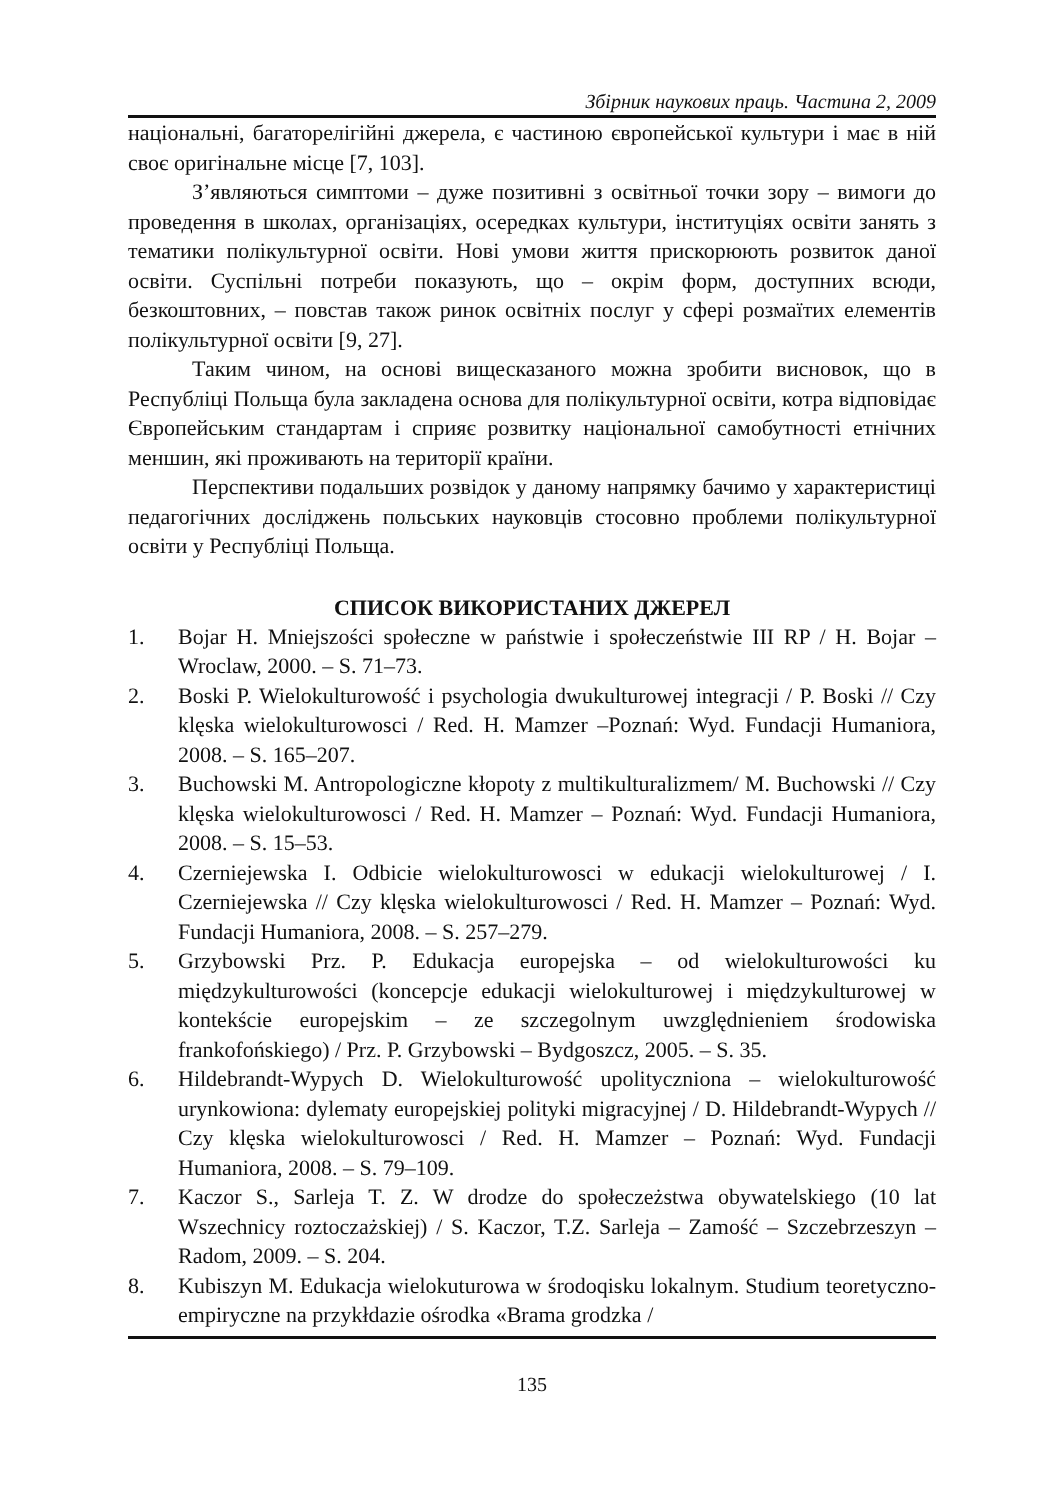Збірник наукових праць. Частина 2, 2009
національні, багаторелігійні джерела, є частиною європейської культури і має в ній своє оригінальне місце [7, 103].
З’являються симптоми – дуже позитивні з освітньої точки зору – вимоги до проведення в школах, організаціях, осередках культури, інституціях освіти занять з тематики полікультурної освіти. Нові умови життя прискорюють розвиток даної освіти. Суспільні потреби показують, що – окрім форм, доступних всюди, безкоштовних, – повстав також ринок освітніх послуг у сфері розмаїтих елементів полікультурної освіти [9, 27].
Таким чином, на основі вищесказаного можна зробити висновок, що в Республіці Польща була закладена основа для полікультурної освіти, котра відповідає Європейським стандартам і сприяє розвитку національної самобутності етнічних меншин, які проживають на території країни.
Перспективи подальших розвідок у даному напрямку бачимо у характеристиці педагогічних досліджень польських науковців стосовно проблеми полікультурної освіти у Республіці Польща.
СПИСОК ВИКОРИСТАНИХ ДЖЕРЕЛ
1. Bojar H. Mniejszości społeczne w państwie i społeczeństwie III RP / H. Bojar – Wroclaw, 2000. – S. 71–73.
2. Boski P. Wielokulturowość i psychologia dwukulturowej integracji / P. Boski // Czy klęska wielokulturowosci / Red. H. Mamzer –Poznań: Wyd. Fundacji Humaniora, 2008. – S. 165–207.
3. Buchowski M. Antropologiczne kłopoty z multikulturalizmem/ M. Buchowski // Czy klęska wielokulturowosci / Red. H. Mamzer – Poznań: Wyd. Fundacji Humaniora, 2008. – S. 15–53.
4. Czerniejewska I. Odbicie wielokulturowosci w edukacji wielokulturowej / I. Czerniejewska // Czy klęska wielokulturowosci / Red. H. Mamzer – Poznań: Wyd. Fundacji Humaniora, 2008. – S. 257–279.
5. Grzybowski Prz. P. Edukacja europejska – od wielokulturowości ku międzykulturowości (koncepcje edukacji wielokulturowej i międzykulturowej w kontekście europejskim – ze szczegolnym uwzględnieniem środowiska frankofońskiego) / Prz. P. Grzybowski – Bydgoszcz, 2005. – S. 35.
6. Hildebrandt-Wypych D. Wielokulturowość upolityczniona – wielokulturowość urynkowiona: dylematy europejskiej polityki migracyjnej / D. Hildebrandt-Wypych // Czy klęska wielokulturowosci / Red. H. Mamzer – Poznań: Wyd. Fundacji Humaniora, 2008. – S. 79–109.
7. Kaczor S., Sarleja T. Z. W drodze do społeczeżstwa obywatelskiego (10 lat Wszechnicy roztoczażskiej) / S. Kaczor, T.Z. Sarleja – Zamość – Szczebrzeszyn – Radom, 2009. – S. 204.
8. Kubiszyn M. Edukacja wielokuturowa w środoqisku lokalnym. Studium teoretyczno-empiryczne na przykłdazie ośrodka «Brama grodzka /
135